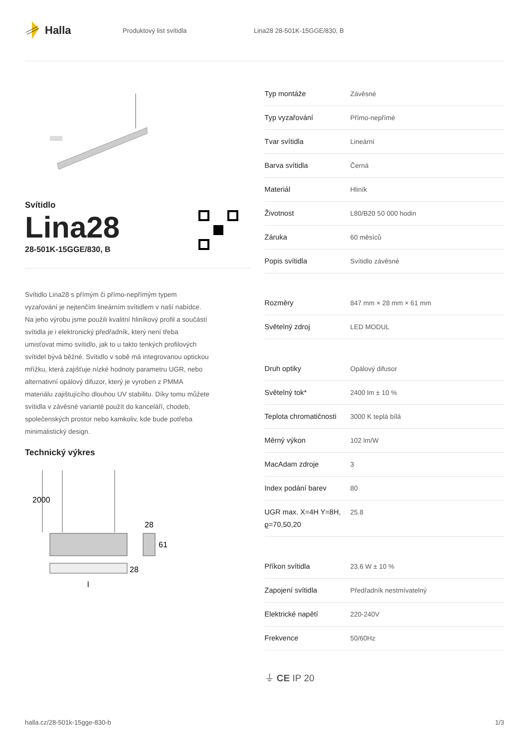Halla
Produktový list svítidla Lina28 28-501K-15GGE/830, B
Svítidlo
Lina28
28-501K-15GGE/830, B
Svítidlo Lina28 s přímým či přímo-nepřímým typem vyzařování je nejtenčím lineárním svítidlem v naší nabídce. Na jeho výrobu jsme použili kvalitní hliníkový profil a součástí svítidla je i elektronický předřadník, který není třeba umisťovat mimo svítidlo, jak to u takto tenkých profilových svítidel bývá běžné. Svítidlo v sobě má integrovanou optickou mřížku, která zajišťuje nízké hodnoty parametru UGR, nebo alternativní opálový difuzor, který je vyroben z PMMA materiálu zajištujícího dlouhou UV stabilitu. Díky tomu můžete svítidla v závěsné variantě použít do kanceláří, chodeb, společenských prostor nebo kamkoliv, kde bude potřeba minimalistický design.
Technický výkres
2000
28
61
28
l
| Typ montáže | Závěsné |
| Typ vyzařování | Přímo-nepřímé |
| Tvar svítidla | Lineární |
| Barva svítidla | Černá |
| Materiál | Hliník |
| Životnost | L80/B20 50 000 hodin |
| Záruka | 60 měsíců |
| Popis svítidla | Svítidlo závěsné |
| Rozměry | 847 mm × 28 mm × 61 mm |
| Světelný zdroj | LED MODUL |
| Druh optiky | Opálový difusor |
| Světelný tok* | 2400 lm ± 10 % |
| Teplota chromatičnosti | 3000 K teplá bílá |
| Měrný výkon | 102 lm/W |
| MacAdam zdroje | 3 |
| Index podání barev | 80 |
| UGR max. X=4H Y=8H, ϱ=70,50,20 | 25.8 |
| Příkon svítidla | 23.6 W ± 10 % |
| Zapojení svítidla | Předřadník nestmívatelný |
| Elektrické napětí | 220-240V |
| Frekvence | 50/60Hz |
⏚ CE IP 20
halla.cz/28-501k-15gge-830-b 1/3